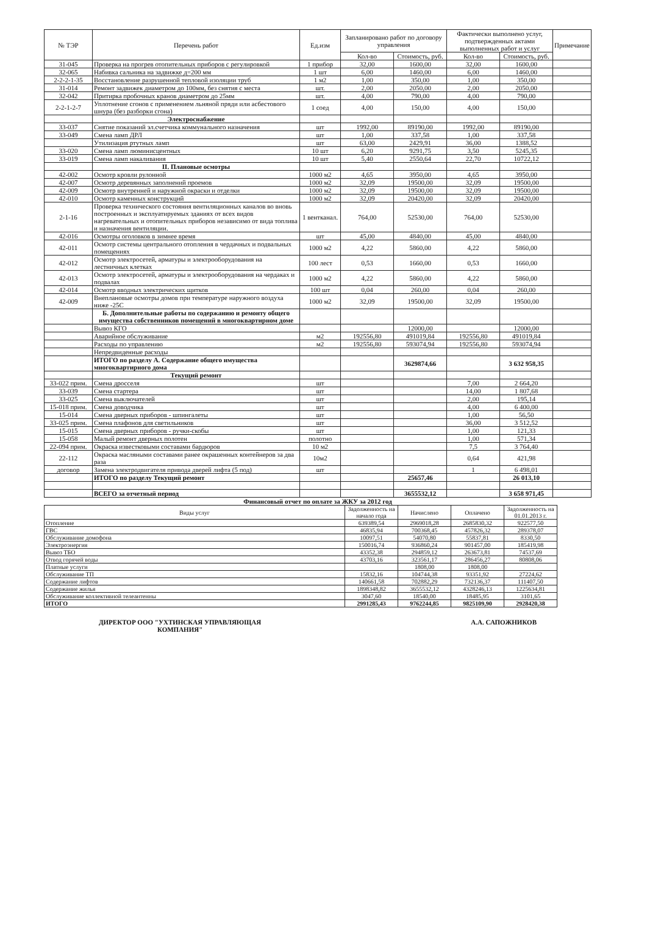| № ТЭР | Перечень работ | Ед.изм | Запланировано работ по договору управления | | Фактически выполнено услуг, подтвержденных актами выполненных работ и услуг | | Примечание |
| --- | --- | --- | --- | --- | --- | --- | --- |
| | | | Кол-во | Стоимость, руб. | Кол-во | Стоимость, руб. | |
| 31-045 | Проверка на прогрев отопительных приборов с регулировкой | 1 прибор | 32,00 | 1600,00 | 32,00 | 1600,00 | |
| 32-065 | Набивка сальника на задвижке д=200 мм | 1 шт | 6,00 | 1460,00 | 6,00 | 1460,00 | |
| 2-2-2-1-35 | Восстановление разрушенной тепловой изоляции труб | 1 м2 | 1,00 | 350,00 | 1,00 | 350,00 | |
| 31-014 | Ремонт задвижек диаметром до 100мм, без снятия с места | шт. | 2,00 | 2050,00 | 2,00 | 2050,00 | |
| 32-042 | Притирка пробочных кранов диаметром до 25мм | шт. | 4,00 | 790,00 | 4,00 | 790,00 | |
| 2-2-1-2-7 | Уплотнение сгонов с применением льняной пряди или асбестового шнура (без разборки сгона) | 1 соед | 4,00 | 150,00 | 4,00 | 150,00 | |
| | Электроснабжение | | | | | | |
| 33-037 | Снятие показаний эл.счетчика коммунального назначения | шт | 1992,00 | 89190,00 | 1992,00 | 89190,00 | |
| 33-049 | Смена ламп ДРЛ | шт | 1,00 | 337,58 | 1,00 | 337,58 | |
| | Утилизация ртутных ламп | шт | 63,00 | 2429,91 | 36,00 | 1388,52 | |
| 33-020 | Смена ламп люминисцентных | 10 шт | 6,20 | 9291,75 | 3,50 | 5245,35 | |
| 33-019 | Смена ламп накаливания | 10 шт | 5,40 | 2550,64 | 22,70 | 10722,12 | |
| | II. Плановые осмотры | | | | | | |
| 42-002 | Осмотр кровли рулонной | 1000 м2 | 4,65 | 3950,00 | 4,65 | 3950,00 | |
| 42-007 | Осмотр деревянных заполнений проемов | 1000 м2 | 32,09 | 19500,00 | 32,09 | 19500,00 | |
| 42-009 | Осмотр внутренней и наружной окраски и отделки | 1000 м2 | 32,09 | 19500,00 | 32,09 | 19500,00 | |
| 42-010 | Осмотр каменных конструкций | 1000 м2 | 32,09 | 20420,00 | 32,09 | 20420,00 | |
| 2-1-16 | Проверка технического состояния вентиляционных каналов во вновь построенных и эксплуатируемых зданиях от всех видов нагревательных и отопительных приборов независимо от вида топлива и назначения вентиляции. | 1 вентканал. | 764,00 | 52530,00 | 764,00 | 52530,00 | |
| 42-016 | Осмотры оголовков в зимнее время | шт | 45,00 | 4840,00 | 45,00 | 4840,00 | |
| 42-011 | Осмотр системы центрального отопления в чердачных и подвальных помещениях | 1000 м2 | 4,22 | 5860,00 | 4,22 | 5860,00 | |
| 42-012 | Осмотр электросетей, арматуры и электрооборудования на лестничных клетках | 100 лест | 0,53 | 1660,00 | 0,53 | 1660,00 | |
| 42-013 | Осмотр электросетей, арматуры и электрооборудования на чердаках и подвалах | 1000 м2 | 4,22 | 5860,00 | 4,22 | 5860,00 | |
| 42-014 | Осмотр вводных электрических щитков | 100 шт | 0,04 | 260,00 | 0,04 | 260,00 | |
| 42-009 | Внеплановые осмотры домов при температуре наружного воздуха ниже -25С | 1000 м2 | 32,09 | 19500,00 | 32,09 | 19500,00 | |
| | Б. Дополнительные работы по содержанию и ремонту общего имущества собственников помещений в многоквартирном доме | | | | | | |
| | Вывоз КГО | | | 12000,00 | | 12000,00 | |
| | Аварийное обслуживание | м2 | 192556,80 | 491019,84 | 192556,80 | 491019,84 | |
| | Расходы по управлению | м2 | 192556,80 | 593074,94 | 192556,80 | 593074,94 | |
| | Непредвиденные расходы | | | | | | |
| | ИТОГО по разделу А. Содержание общего имущества многоквартирного дома | | | 3629874,66 | | 3 632 958,35 | |
| | Текущий ремонт | | | | | | |
| 33-022 прим. | Смена дросселя | шт | | | 7,00 | 2 664,20 | |
| 33-039 | Смена стартера | шт | | | 14,00 | 1 807,68 | |
| 33-025 | Смена выключателей | шт | | | 2,00 | 195,14 | |
| 15-018 прим. | Смена доводчика | шт | | | 4,00 | 6 400,00 | |
| 15-014 | Смена дверных приборов - шпингалеты | шт | | | 1,00 | 56,50 | |
| 33-025 прим. | Смена плафонов для светильников | шт | | | 36,00 | 3 512,52 | |
| 15-015 | Смена дверных приборов - ручки-скобы | шт | | | 1,00 | 121,33 | |
| 15-058 | Малый ремонт дверных полотен | полотно | | | 1,00 | 571,34 | |
| 22-094 прим. | Окраска известковыми составами бардюров | 10 м2 | | | 7,5 | 3 764,40 | |
| 22-112 | Окраска масляными составами ранее окрашенных контейнеров за два раза | 10м2 | | | 0,64 | 421,98 | |
| договор | Замена электродвигателя привода дверей лифта (5 под) | шт | | | 1 | 6 498,01 | |
| | ИТОГО по разделу Текущий ремонт | | | 25657,46 | | 26 013,10 | |
| | ВСЕГО за отчетный период | | | 3655532,12 | | 3 658 971,45 | |
Финансовый отчет по оплате за ЖКУ за 2012 год
| Виды услуг | Задолженность на начало года | Начислено | Оплачено | Задолженность на 01.01.2013 г. |
| --- | --- | --- | --- | --- |
| Отопление | 639389,54 | 2969018,28 | 2685830,32 | 922577,50 |
| ГВС | 46835,94 | 700368,45 | 457826,32 | 289378,07 |
| Обслуживание домофона | 10097,51 | 54070,80 | 55837,81 | 8330,50 |
| Электроэнергия | 150016,74 | 936860,24 | 901457,00 | 185419,98 |
| Вывоз ТБО | 43352,38 | 294859,12 | 263673,81 | 74537,69 |
| Отвод горячей воды | 43703,16 | 323561,17 | 286456,27 | 80808,06 |
| Платные услуги | | 1808,00 | 1808,00 | |
| Обслуживание ТП | 15832,16 | 104744,38 | 93351,92 | 27224,62 |
| Содержание лифтов | 140661,58 | 702882,29 | 732136,37 | 111407,50 |
| Содержание жилья | 1898348,82 | 3655532,12 | 4328246,13 | 1225634,81 |
| Обслуживание коллективной телеантенны | 3047,60 | 18540,00 | 18485,95 | 3101,65 |
| ИТОГО | 2991285,43 | 9762244,85 | 9825109,90 | 2928420,38 |
ДИРЕКТОР ООО "УХТИНСКАЯ УПРАВЛЯЮЩАЯ
КОМПАНИЯ"
А.А. САПОЖНИКОВ